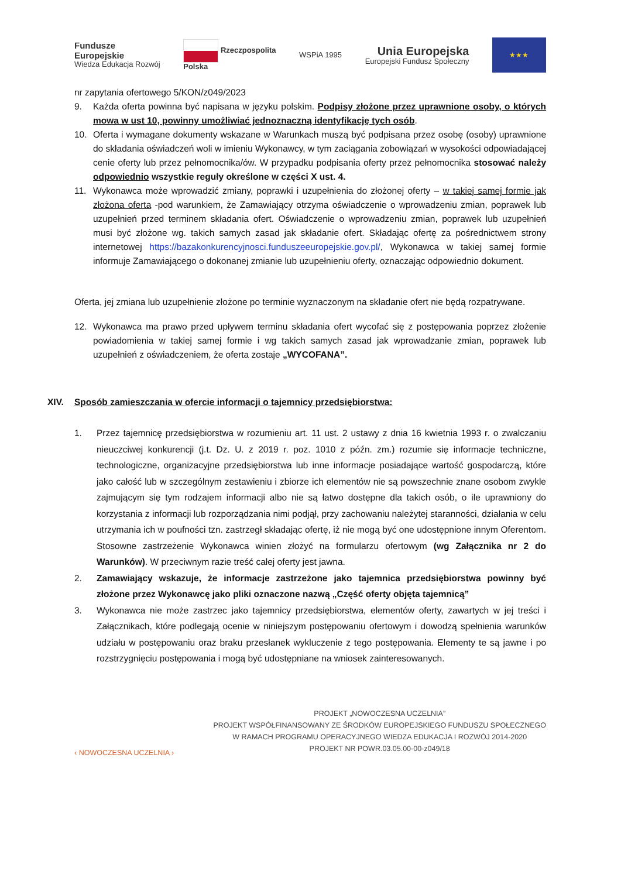Fundusze
Europejskie
Wiedza Edukacja Rozwój
Rzeczpospolita
Polska
WSPiA 1995
Unia Europejska
Europejski Fundusz Społeczny
★★★
nr zapytania ofertowego 5/KON/z049/2023
9. Każda oferta powinna być napisana w języku polskim. Podpisy złożone przez uprawnione osoby, o których mowa w ust 10, powinny umożliwiać jednoznaczną identyfikację tych osób.
10. Oferta i wymagane dokumenty wskazane w Warunkach muszą być podpisana przez osobę (osoby) uprawnione do składania oświadczeń woli w imieniu Wykonawcy, w tym zaciągania zobowiązań w wysokości odpowiadającej cenie oferty lub przez pełnomocnika/ów. W przypadku podpisania oferty przez pełnomocnika stosować należy odpowiednio wszystkie reguły określone w części X ust. 4.
11. Wykonawca może wprowadzić zmiany, poprawki i uzupełnienia do złożonej oferty – w takiej samej formie jak złożona oferta -pod warunkiem, że Zamawiający otrzyma oświadczenie o wprowadzeniu zmian, poprawek lub uzupełnień przed terminem składania ofert. Oświadczenie o wprowadzeniu zmian, poprawek lub uzupełnień musi być złożone wg. takich samych zasad jak składanie ofert. Składając ofertę za pośrednictwem strony internetowej https://bazakonkurencyjnosci.funduszeeuropejskie.gov.pl/, Wykonawca w takiej samej formie informuje Zamawiającego o dokonanej zmianie lub uzupełnieniu oferty, oznaczając odpowiednio dokument.
Oferta, jej zmiana lub uzupełnienie złożone po terminie wyznaczonym na składanie ofert nie będą rozpatrywane.
12. Wykonawca ma prawo przed upływem terminu składania ofert wycofać się z postępowania poprzez złożenie powiadomienia w takiej samej formie i wg takich samych zasad jak wprowadzanie zmian, poprawek lub uzupełnień z oświadczeniem, że oferta zostaje „WYCOFANA”.
XIV. Sposób zamieszczania w ofercie informacji o tajemnicy przedsiębiorstwa:
1. Przez tajemnicę przedsiębiorstwa w rozumieniu art. 11 ust. 2 ustawy z dnia 16 kwietnia 1993 r. o zwalczaniu nieuczciwej konkurencji (j.t. Dz. U. z 2019 r. poz. 1010 z późn. zm.) rozumie się informacje techniczne, technologiczne, organizacyjne przedsiębiorstwa lub inne informacje posiadające wartość gospodarczą, które jako całość lub w szczególnym zestawieniu i zbiorze ich elementów nie są powszechnie znane osobom zwykle zajmującym się tym rodzajem informacji albo nie są łatwo dostępne dla takich osób, o ile uprawniony do korzystania z informacji lub rozporządzania nimi podjął, przy zachowaniu należytej staranności, działania w celu utrzymania ich w poufności tzn. zastrzegł składając ofertę, iż nie mogą być one udostępnione innym Oferentom. Stosowne zastrzeżenie Wykonawca winien złożyć na formularzu ofertowym (wg Załącznika nr 2 do Warunków). W przeciwnym razie treść całej oferty jest jawna.
2. Zamawiający wskazuje, że informacje zastrzeżone jako tajemnica przedsiębiorstwa powinny być złożone przez Wykonawcę jako pliki oznaczone nazwą „Część oferty objęta tajemnicą”
3. Wykonawca nie może zastrzec jako tajemnicy przedsiębiorstwa, elementów oferty, zawartych w jej treści i Załącznikach, które podlegają ocenie w niniejszym postępowaniu ofertowym i dowodzą spełnienia warunków udziału w postępowaniu oraz braku przesłanek wykluczenie z tego postępowania. Elementy te są jawne i po rozstrzygnięciu postępowania i mogą być udostępniane na wniosek zainteresowanych.
‹ NOWOCZESNA UCZELNIA ›
PROJEKT „NOWOCZESNA UCZELNIA”
PROJEKT WSPÓŁFINANSOWANY ZE ŚRODKÓW EUROPEJSKIEGO FUNDUSZU SPOŁECZNEGO
W RAMACH PROGRAMU OPERACYJNEGO WIEDZA EDUKACJA I ROZWÓJ 2014-2020
PROJEKT NR POWR.03.05.00-00-z049/18